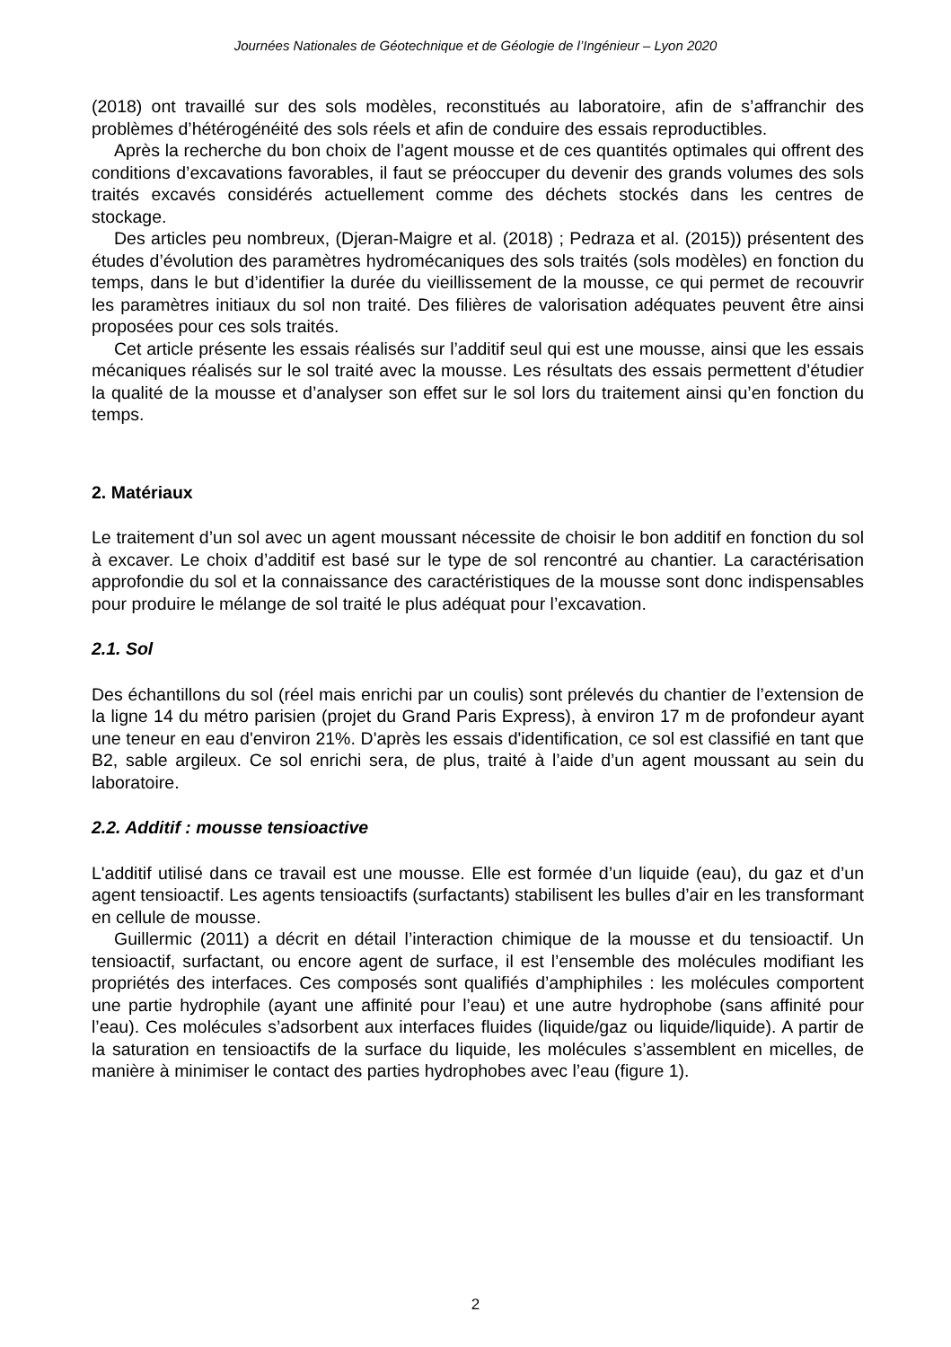Journées Nationales de Géotechnique et de Géologie de l’Ingénieur – Lyon 2020
(2018) ont travaillé sur des sols modèles, reconstitués au laboratoire, afin de s’affranchir des problèmes d’hétérogénéité des sols réels et afin de conduire des essais reproductibles.
Après la recherche du bon choix de l’agent mousse et de ces quantités optimales qui offrent des conditions d’excavations favorables, il faut se préoccuper du devenir des grands volumes des sols traités excavés considérés actuellement comme des déchets stockés dans les centres de stockage.
Des articles peu nombreux, (Djeran-Maigre et al. (2018) ; Pedraza et al. (2015)) présentent des études d’évolution des paramètres hydromécaniques des sols traités (sols modèles) en fonction du temps, dans le but d’identifier la durée du vieillissement de la mousse, ce qui permet de recouvrir les paramètres initiaux du sol non traité. Des filières de valorisation adéquates peuvent être ainsi proposées pour ces sols traités.
Cet article présente les essais réalisés sur l’additif seul qui est une mousse, ainsi que les essais mécaniques réalisés sur le sol traité avec la mousse. Les résultats des essais permettent d’étudier la qualité de la mousse et d’analyser son effet sur le sol lors du traitement ainsi qu’en fonction du temps.
2. Matériaux
Le traitement d’un sol avec un agent moussant nécessite de choisir le bon additif en fonction du sol à excaver. Le choix d’additif est basé sur le type de sol rencontré au chantier. La caractérisation approfondie du sol et la connaissance des caractéristiques de la mousse sont donc indispensables pour produire le mélange de sol traité le plus adéquat pour l’excavation.
2.1. Sol
Des échantillons du sol (réel mais enrichi par un coulis) sont prélevés du chantier de l’extension de la ligne 14 du métro parisien (projet du Grand Paris Express), à environ 17 m de profondeur ayant une teneur en eau d'environ 21%. D'après les essais d'identification, ce sol est classifié en tant que B2, sable argileux. Ce sol enrichi sera, de plus, traité à l’aide d’un agent moussant au sein du laboratoire.
2.2. Additif : mousse tensioactive
L'additif utilisé dans ce travail est une mousse. Elle est formée d’un liquide (eau), du gaz et d’un agent tensioactif. Les agents tensioactifs (surfactants) stabilisent les bulles d’air en les transformant en cellule de mousse.
Guillermic (2011) a décrit en détail l’interaction chimique de la mousse et du tensioactif. Un tensioactif, surfactant, ou encore agent de surface, il est l’ensemble des molécules modifiant les propriétés des interfaces. Ces composés sont qualifiés d’amphiphiles : les molécules comportent une partie hydrophile (ayant une affinité pour l’eau) et une autre hydrophobe (sans affinité pour l’eau). Ces molécules s’adsorbent aux interfaces fluides (liquide/gaz ou liquide/liquide). A partir de la saturation en tensioactifs de la surface du liquide, les molécules s’assemblent en micelles, de manière à minimiser le contact des parties hydrophobes avec l’eau (figure 1).
2